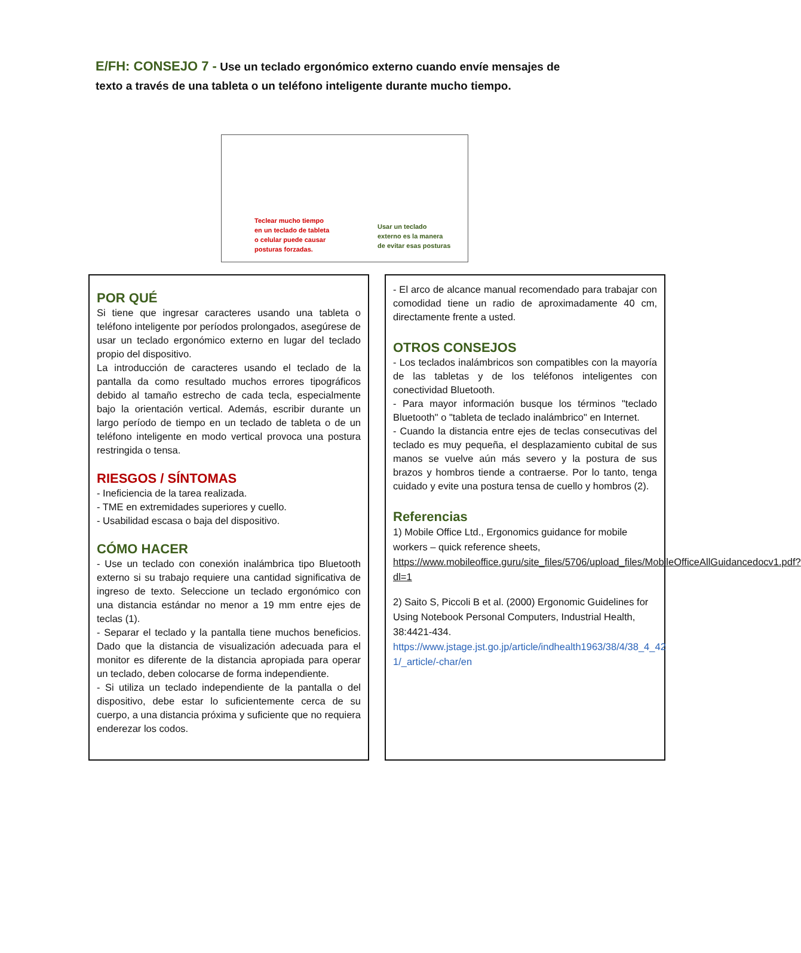E/FH: CONSEJO 7 - Use un teclado ergonómico externo cuando envíe mensajes de texto a través de una tableta o un teléfono inteligente durante mucho tiempo.
Teclear mucho tiempo
en un teclado de tableta
o celular puede causar
posturas forzadas.
Usar un teclado
externo es la manera
de evitar esas posturas
POR QUÉ
Si tiene que ingresar caracteres usando una tableta o teléfono inteligente por períodos prolongados, asegúrese de usar un teclado ergonómico externo en lugar del teclado propio del dispositivo.
La introducción de caracteres usando el teclado de la pantalla da como resultado muchos errores tipográficos debido al tamaño estrecho de cada tecla, especialmente bajo la orientación vertical. Además, escribir durante un largo período de tiempo en un teclado de tableta o de un teléfono inteligente en modo vertical provoca una postura restringida o tensa.
RIESGOS / SÍNTOMAS
- Ineficiencia de la tarea realizada.
- TME en extremidades superiores y cuello.
- Usabilidad escasa o baja del dispositivo.
CÓMO HACER
- Use un teclado con conexión inalámbrica tipo Bluetooth externo si su trabajo requiere una cantidad significativa de ingreso de texto. Seleccione un teclado ergonómico con una distancia estándar no menor a 19 mm entre ejes de teclas (1).
- Separar el teclado y la pantalla tiene muchos beneficios. Dado que la distancia de visualización adecuada para el monitor es diferente de la distancia apropiada para operar un teclado, deben colocarse de forma independiente.
- Si utiliza un teclado independiente de la pantalla o del dispositivo, debe estar lo suficientemente cerca de su cuerpo, a una distancia próxima y suficiente que no requiera enderezar los codos.
- El arco de alcance manual recomendado para trabajar con comodidad tiene un radio de aproximadamente 40 cm, directamente frente a usted.
OTROS CONSEJOS
- Los teclados inalámbricos son compatibles con la mayoría de las tabletas y de los teléfonos inteligentes con conectividad Bluetooth.
- Para mayor información busque los términos "teclado Bluetooth" o "tableta de teclado inalámbrico" en Internet.
- Cuando la distancia entre ejes de teclas consecutivas del teclado es muy pequeña, el desplazamiento cubital de sus manos se vuelve aún más severo y la postura de sus brazos y hombros tiende a contraerse. Por lo tanto, tenga cuidado y evite una postura tensa de cuello y hombros (2).
Referencias
1) Mobile Office Ltd., Ergonomics guidance for mobile workers – quick reference sheets, https://www.mobileoffice.guru/site_files/5706/upload_files/MobileOfficeAllGuidancedocv1.pdf?dl=1
2) Saito S, Piccoli B et al. (2000) Ergonomic Guidelines for Using Notebook Personal Computers, Industrial Health, 38:4421-434. https://www.jstage.jst.go.jp/article/indhealth1963/38/4/38_4_42 1/_article/-char/en